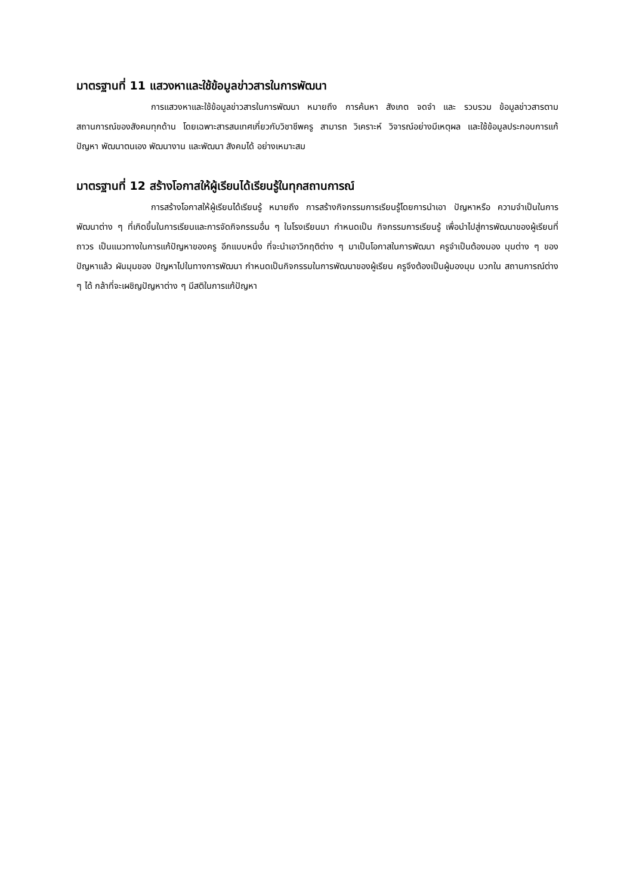มาตรฐานที่ 11 แสวงหาและใช้ข้อมูลข่าวสารในการพัฒนา
การแสวงหาและใช้ข้อมูลข่าวสารในการพัฒนา หมายถึง การค้นหา สังเกต จดจำ และ รวบรวม ข้อมูลข่าวสารตามสถานการณ์ของสังคมทุกด้าน โดยเฉพาะสารสนเทศเกี่ยวกับวิชาชีพครู สามารถ วิเคราะห์ วิจารณ์อย่างมีเหตุผล และใช้ข้อมูลประกอบการแก้ปัญหา พัฒนาตนเอง พัฒนางาน และพัฒนา สังคมได้ อย่างเหมาะสม
มาตรฐานที่ 12 สร้างโอกาสให้ผู้เรียนได้เรียนรู้ในทุกสถานการณ์
การสร้างโอกาสให้ผู้เรียนได้เรียนรู้ หมายถึง การสร้างกิจกรรมการเรียนรู้โดยการนำเอา ปัญหาหรือ ความจำเป็นในการพัฒนาต่าง ๆ ที่เกิดขึ้นในการเรียนและการจัดกิจกรรมอื่น ๆ ในโรงเรียนมา กำหนดเป็น กิจกรรมการเรียนรู้ เพื่อนำไปสู่การพัฒนาของผู้เรียนที่ถาวร เป็นแนวทางในการแก้ปัญหาของครู อีกแบบหนึ่ง ที่จะนำเอาวิกฤติต่าง ๆ มาเป็นโอกาสในการพัฒนา ครูจำเป็นต้องมอง มุมต่าง ๆ ของปัญหาแล้ว ผันมุมของ ปัญหาไปในทางการพัฒนา กำหนดเป็นกิจกรรมในการพัฒนาของผู้เรียน ครูจึงต้องเป็นผู้มองมุม บวกใน สถานการณ์ต่าง ๆ ได้ กล้าที่จะเผชิญปัญหาต่าง ๆ มีสติในการแก้ปัญหา